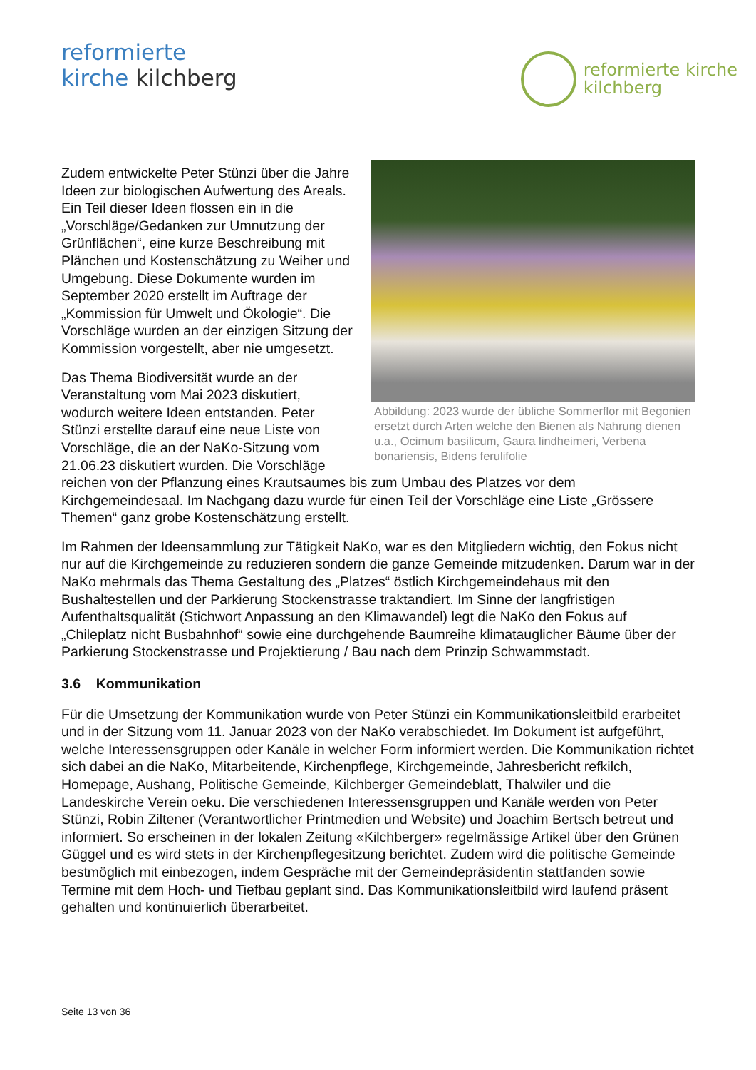reformierte
kirche kilchberg
reformierte kirche
kilchberg
Abbildung: 2023 wurde der übliche Sommerflor mit Begonien ersetzt durch Arten welche den Bienen als Nahrung dienen u.a., Ocimum basilicum, Gaura lindheimeri, Verbena bonariensis, Bidens ferulifolie
Zudem entwickelte Peter Stünzi über die Jahre Ideen zur biologischen Aufwertung des Areals. Ein Teil dieser Ideen flossen ein in die „Vorschläge/Gedanken zur Umnutzung der Grünflächen“, eine kurze Beschreibung mit Plänchen und Kostenschätzung zu Weiher und Umgebung. Diese Dokumente wurden im September 2020 erstellt im Auftrage der „Kommission für Umwelt und Ökologie“. Die Vorschläge wurden an der einzigen Sitzung der Kommission vorgestellt, aber nie umgesetzt.
Das Thema Biodiversität wurde an der Veranstaltung vom Mai 2023 diskutiert, wodurch weitere Ideen entstanden. Peter Stünzi erstellte darauf eine neue Liste von Vorschläge, die an der NaKo-Sitzung vom 21.06.23 diskutiert wurden. Die Vorschläge reichen von der Pflanzung eines Krautsaumes bis zum Umbau des Platzes vor dem Kirchgemeindesaal. Im Nachgang dazu wurde für einen Teil der Vorschläge eine Liste „Grössere Themen“ ganz grobe Kostenschätzung erstellt.
Im Rahmen der Ideensammlung zur Tätigkeit NaKo, war es den Mitgliedern wichtig, den Fokus nicht nur auf die Kirchgemeinde zu reduzieren sondern die ganze Gemeinde mitzudenken. Darum war in der NaKo mehrmals das Thema Gestaltung des „Platzes“ östlich Kirchgemeindehaus mit den Bushaltestellen und der Parkierung Stockenstrasse traktandiert. Im Sinne der langfristigen Aufenthaltsqualität (Stichwort Anpassung an den Klimawandel) legt die NaKo den Fokus auf „Chileplatz nicht Busbahnhof“ sowie eine durchgehende Baumreihe klimatauglicher Bäume über der Parkierung Stockenstrasse und Projektierung / Bau nach dem Prinzip Schwammstadt.
3.6 Kommunikation
Für die Umsetzung der Kommunikation wurde von Peter Stünzi ein Kommunikationsleitbild erarbeitet und in der Sitzung vom 11. Januar 2023 von der NaKo verabschiedet. Im Dokument ist aufgeführt, welche Interessensgruppen oder Kanäle in welcher Form informiert werden. Die Kommunikation richtet sich dabei an die NaKo, Mitarbeitende, Kirchenpflege, Kirchgemeinde, Jahresbericht refkilch, Homepage, Aushang, Politische Gemeinde, Kilchberger Gemeindeblatt, Thalwiler und die Landeskirche Verein oeku. Die verschiedenen Interessensgruppen und Kanäle werden von Peter Stünzi, Robin Ziltener (Verantwortlicher Printmedien und Website) und Joachim Bertsch betreut und informiert. So erscheinen in der lokalen Zeitung «Kilchberger» regelmässige Artikel über den Grünen Güggel und es wird stets in der Kirchenpflegesitzung berichtet. Zudem wird die politische Gemeinde bestmöglich mit einbezogen, indem Gespräche mit der Gemeindepräsidentin stattfanden sowie Termine mit dem Hoch- und Tiefbau geplant sind. Das Kommunikationsleitbild wird laufend präsent gehalten und kontinuierlich überarbeitet.
Seite 13 von 36